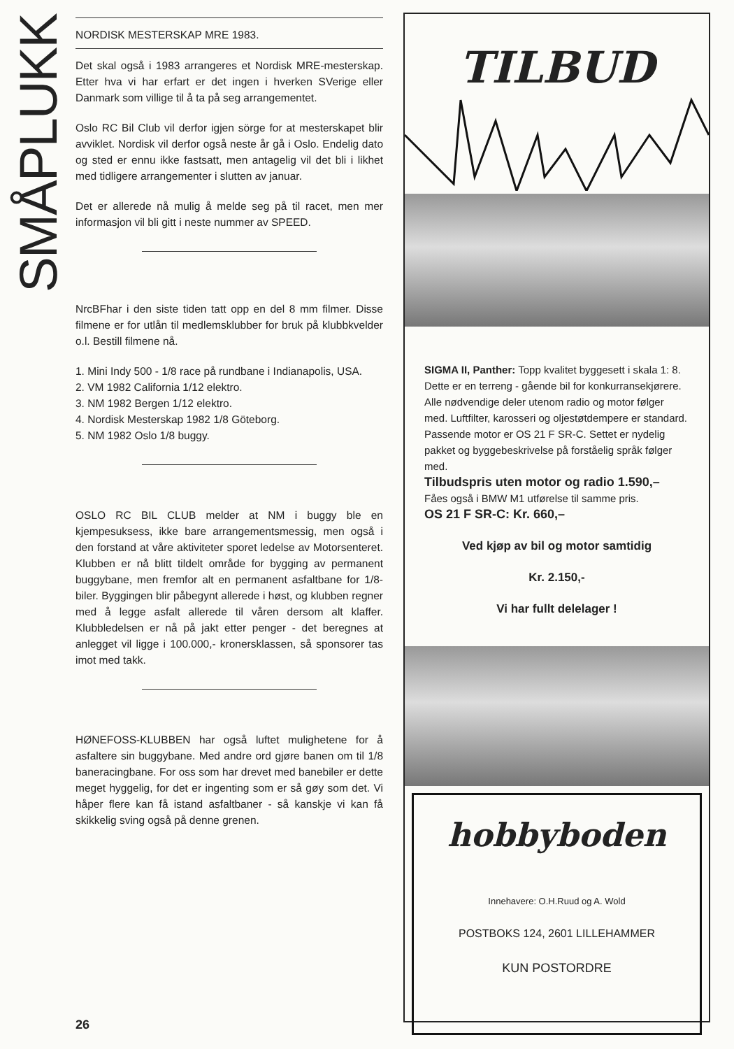SMÅPLUKK
NORDISK MESTERSKAP MRE 1983.
Det skal også i 1983 arrangeres et Nordisk MRE-mesterskap. Etter hva vi har erfart er det ingen i hverken SVerige eller Danmark som villige til å ta på seg arrangementet.
Oslo RC Bil Club vil derfor igjen sörge for at mesterskapet blir avviklet. Nordisk vil derfor også neste år gå i Oslo. Endelig dato og sted er ennu ikke fastsatt, men antagelig vil det bli i likhet med tidligere arrangementer i slutten av januar.
Det er allerede nå mulig å melde seg på til racet, men mer informasjon vil bli gitt i neste nummer av SPEED.
NrcBFhar i den siste tiden tatt opp en del 8 mm filmer. Disse filmene er for utlån til medlemsklubber for bruk på klubbkvelder o.l. Bestill filmene nå.
1. Mini Indy 500 - 1/8 race på rundbane i Indianapolis, USA.
2. VM 1982 California 1/12 elektro.
3. NM 1982 Bergen 1/12 elektro.
4. Nordisk Mesterskap 1982 1/8 Göteborg.
5. NM 1982 Oslo 1/8 buggy.
OSLO RC BIL CLUB melder at NM i buggy ble en kjempesuksess, ikke bare arrangementsmessig, men også i den forstand at våre aktiviteter sporet ledelse av Motorsenteret. Klubben er nå blitt tildelt område for bygging av permanent buggybane, men fremfor alt en permanent asfaltbane for 1/8-biler. Byggingen blir påbegynt allerede i høst, og klubben regner med å legge asfalt allerede til våren dersom alt klaffer. Klubbledelsen er nå på jakt etter penger - det beregnes at anlegget vil ligge i 100.000,- kronersklassen, så sponsorer tas imot med takk.
HØNEFOSS-KLUBBEN har også luftet mulighetene for å asfaltere sin buggybane. Med andre ord gjøre banen om til 1/8 baneracingbane. For oss som har drevet med banebiler er dette meget hyggelig, for det er ingenting som er så gøy som det. Vi håper flere kan få istand asfaltbaner - så kanskje vi kan få skikkelig sving også på denne grenen.
TILBUD
SIGMA II, Panther: Topp kvalitet byggesett i skala 1: 8. Dette er en terreng - gående bil for konkurransekjørere. Alle nødvendige deler utenom radio og motor følger med. Luftfilter, karosseri og oljestøtdempere er standard. Passende motor er OS 21 F SR-C. Settet er nydelig pakket og byggebeskrivelse på forståelig språk følger med.
Tilbudspris uten motor og radio 1.590,–
Fåes også i BMW M1 utførelse til samme pris.
OS 21 F SR-C: Kr. 660,–
Ved kjøp av bil og motor samtidig
Kr. 2.150,-
Vi har fullt delelager !
hobbyboden
Innehavere: O.H.Ruud og A. Wold
POSTBOKS 124, 2601 LILLEHAMMER
KUN POSTORDRE
26